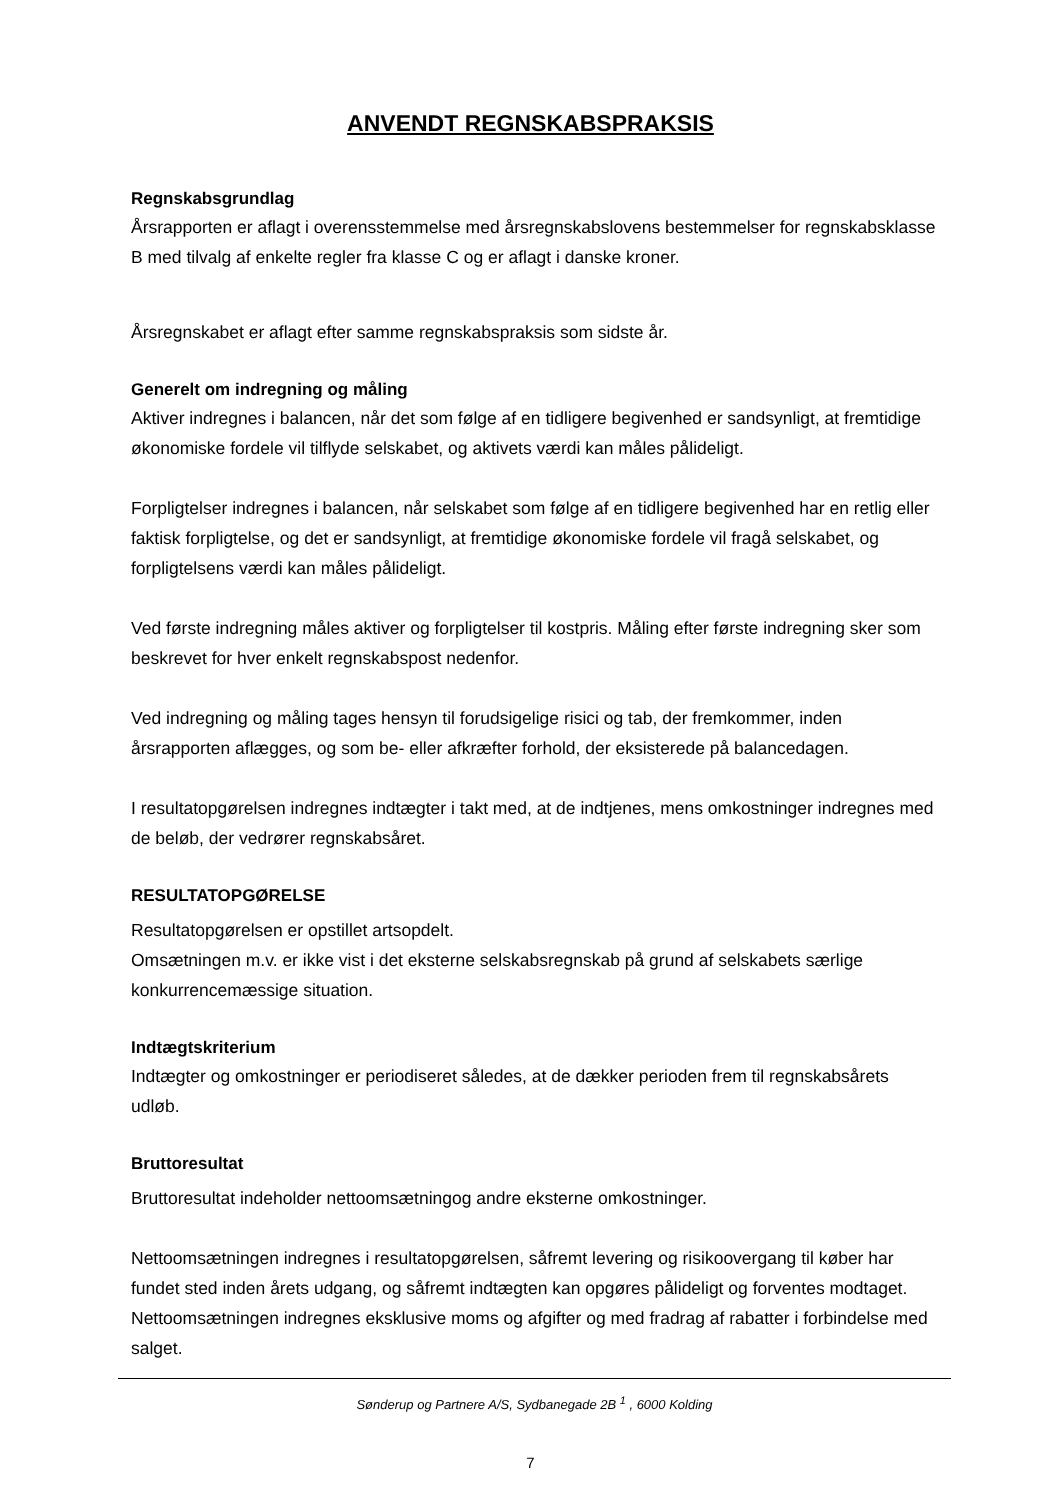ANVENDT REGNSKABSPRAKSIS
Regnskabsgrundlag
Årsrapporten er aflagt i overensstemmelse med årsregnskabslovens bestemmelser for regnskabsklasse B med tilvalg af enkelte regler fra klasse C og er aflagt i danske kroner.
Årsregnskabet er aflagt efter samme regnskabspraksis som sidste år.
Generelt om indregning og måling
Aktiver indregnes i balancen, når det som følge af en tidligere begivenhed er sandsynligt, at fremtidige økonomiske fordele vil tilflyde selskabet, og aktivets værdi kan måles pålideligt.
Forpligtelser indregnes i balancen, når selskabet som følge af en tidligere begivenhed har en retlig eller faktisk forpligtelse, og det er sandsynligt, at fremtidige økonomiske fordele vil fragå selskabet, og forpligtelsens værdi kan måles pålideligt.
Ved første indregning måles aktiver og forpligtelser til kostpris. Måling efter første indregning sker som beskrevet for hver enkelt regnskabspost nedenfor.
Ved indregning og måling tages hensyn til forudsigelige risici og tab, der fremkommer, inden årsrapporten aflægges, og som be- eller afkræfter forhold, der eksisterede på balancedagen.
I resultatopgørelsen indregnes indtægter i takt med, at de indtjenes, mens omkostninger indregnes med de beløb, der vedrører regnskabsåret.
RESULTATOPGØRELSE
Resultatopgørelsen er opstillet artsopdelt.
Omsætningen m.v. er ikke vist i det eksterne selskabsregnskab på grund af selskabets særlige konkurrencemæssige situation.
Indtægtskriterium
Indtægter og omkostninger er periodiseret således, at de dækker perioden frem til regnskabsårets udløb.
Bruttoresultat
Bruttoresultat indeholder nettoomsætningog andre eksterne omkostninger.
Nettoomsætningen indregnes i resultatopgørelsen, såfremt levering og risikoovergang til køber har fundet sted inden årets udgang, og såfremt indtægten kan opgøres pålideligt og forventes modtaget. Nettoomsætningen indregnes eksklusive moms og afgifter og med fradrag af rabatter i forbindelse med salget.
Sønderup og Partnere A/S, Sydbanegade 2B <sup>1</sup> , 6000 Kolding
7